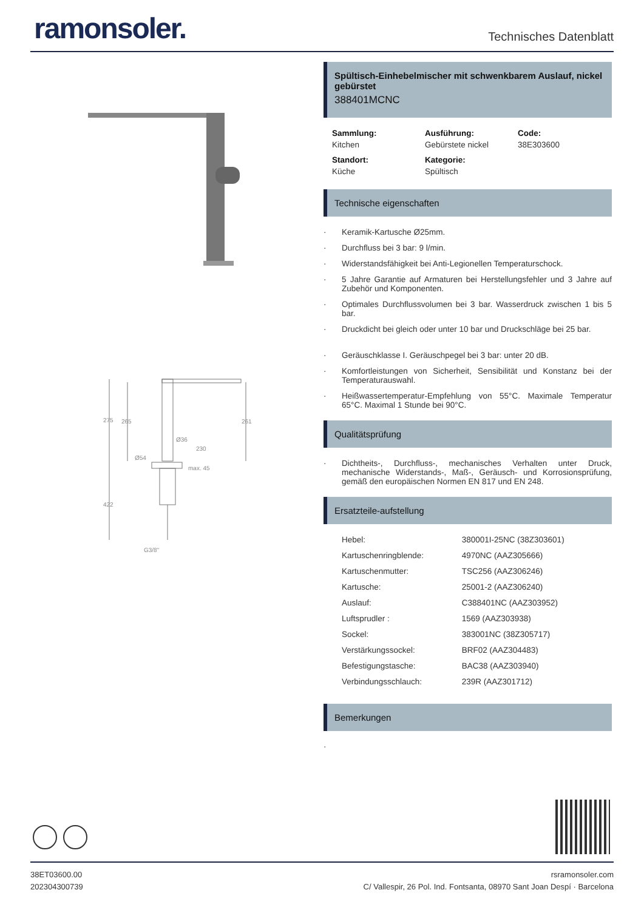ramonsoler.
Technisches Datenblatt
275
265
261
Ø36
230
Ø54
max. 45
422
G3/8"
Spültisch-Einhebelmischer mit schwenkbarem Auslauf, nickel gebürstet
388401MCNC
Sammlung:
Kitchen
Ausführung:
Gebürstete nickel
Code:
38E303600
Standort:
Küche
Kategorie:
Spültisch
Technische eigenschaften
Keramik-Kartusche Ø25mm.
Durchfluss bei 3 bar: 9 l/min.
Widerstandsfähigkeit bei Anti-Legionellen Temperaturschock.
5 Jahre Garantie auf Armaturen bei Herstellungsfehler und 3 Jahre auf Zubehör und Komponenten.
Optimales Durchflussvolumen bei 3 bar. Wasserdruck zwischen 1 bis 5 bar.
Druckdicht bei gleich oder unter 10 bar und Druckschläge bei 25 bar.
Geräuschklasse I. Geräuschpegel bei 3 bar: unter 20 dB.
Komfortleistungen von Sicherheit, Sensibilität und Konstanz bei der Temperaturauswahl.
Heißwassertemperatur-Empfehlung von 55°C. Maximale Temperatur 65°C. Maximal 1 Stunde bei 90°C.
Qualitätsprüfung
Dichtheits-, Durchfluss-, mechanisches Verhalten unter Druck, mechanische Widerstands-, Maß-, Geräusch- und Korrosionsprüfung, gemäß den europäischen Normen EN 817 und EN 248.
Ersatzteile-aufstellung
| Hebel: | 380001I-25NC (38Z303601) |
| Kartuschenringblende: | 4970NC (AAZ305666) |
| Kartuschenmutter: | TSC256 (AAZ306246) |
| Kartusche: | 25001-2 (AAZ306240) |
| Auslauf: | C388401NC (AAZ303952) |
| Luftsprudler : | 1569 (AAZ303938) |
| Sockel: | 383001NC (38Z305717) |
| Verstärkungssockel: | BRF02 (AAZ304483) |
| Befestigungstasche: | BAC38 (AAZ303940) |
| Verbindungsschlauch: | 239R (AAZ301712) |
Bemerkungen
38ET03600.00
202304300739
rsramonsoler.com
C/ Vallespir, 26 Pol. Ind. Fontsanta, 08970 Sant Joan Despí · Barcelona